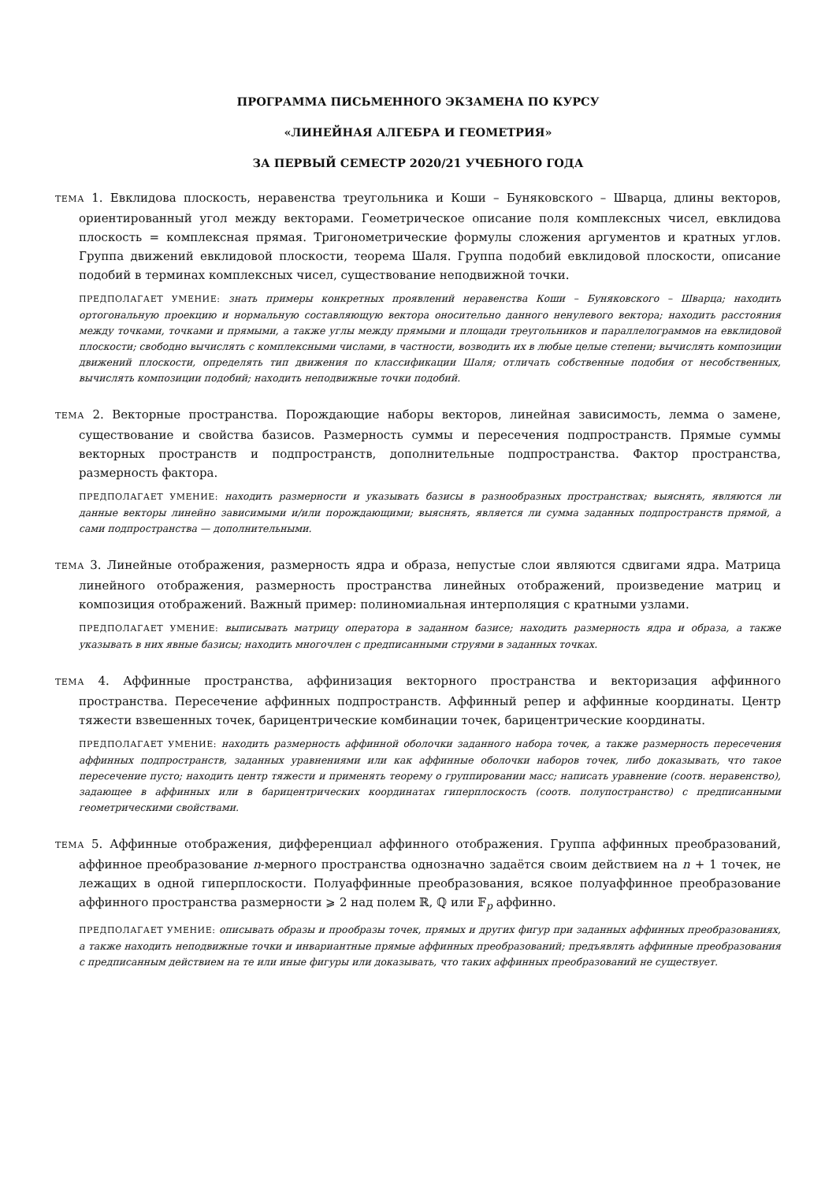ПРОГРАММА ПИСЬМЕННОГО ЭКЗАМЕНА ПО КУРСУ
«ЛИНЕЙНАЯ АЛГЕБРА И ГЕОМЕТРИЯ»
ЗА ПЕРВЫЙ СЕМЕСТР 2020/21 УЧЕБНОГО ГОДА
ТЕМА 1. Евклидова плоскость, неравенства треугольника и Коши – Буняковского – Шварца, длины векторов, ориентированный угол между векторами. Геометрическое описание поля комплексных чисел, евклидова плоскость = комплексная прямая. Тригонометрические формулы сложения аргументов и кратных углов. Группа движений евклидовой плоскости, теорема Шаля. Группа подобий евклидовой плоскости, описание подобий в терминах комплексных чисел, существование неподвижной точки.
ПРЕДПОЛАГАЕТ УМЕНИЕ: знать примеры конкретных проявлений неравенства Коши – Буняковского – Шварца; находить ортогональную проекцию и нормальную составляющую вектора оносительно данного ненулевого вектора; находить расстояния между точками, точками и прямыми, а также углы между прямыми и площади треугольников и параллелограммов на евклидовой плоскости; свободно вычислять с комплексными числами, в частности, возводить их в любые целые степени; вычислять композиции движений плоскости, определять тип движения по классификации Шаля; отличать собственные подобия от несобственных, вычислять композиции подобий; находить неподвижные точки подобий.
ТЕМА 2. Векторные пространства. Порождающие наборы векторов, линейная зависимость, лемма о замене, существование и свойства базисов. Размерность суммы и пересечения подпространств. Прямые суммы векторных пространств и подпространств, дополнительные подпространства. Фактор пространства, размерность фактора.
ПРЕДПОЛАГАЕТ УМЕНИЕ: находить размерности и указывать базисы в разнообразных пространствах; выяснять, являются ли данные векторы линейно зависимыми и/или порождающими; выяснять, является ли сумма заданных подпространств прямой, а сами подпространства — дополнительными.
ТЕМА 3. Линейные отображения, размерность ядра и образа, непустые слои являются сдвигами ядра. Матрица линейного отображения, размерность пространства линейных отображений, произведение матриц и композиция отображений. Важный пример: полиномиальная интерполяция с кратными узлами.
ПРЕДПОЛАГАЕТ УМЕНИЕ: выписывать матрицу оператора в заданном базисе; находить размерность ядра и образа, а также указывать в них явные базисы; находить многочлен с предписанными струями в заданных точках.
ТЕМА 4. Аффинные пространства, аффинизация векторного пространства и векторизация аффинного пространства. Пересечение аффинных подпространств. Аффинный репер и аффинные координаты. Центр тяжести взвешенных точек, барицентрические комбинации точек, барицентрические координаты.
ПРЕДПОЛАГАЕТ УМЕНИЕ: находить размерность аффинной оболочки заданного набора точек, а также размерность пересечения аффинных подпространств, заданных уравнениями или как аффинные оболочки наборов точек, либо доказывать, что такое пересечение пусто; находить центр тяжести и применять теорему о группировании масс; написать уравнение (соотв. неравенство), задающее в аффинных или в барицентрических координатах гиперплоскость (соотв. полупостранство) с предписанными геометрическими свойствами.
ТЕМА 5. Аффинные отображения, дифференциал аффинного отображения. Группа аффинных преобразований, аффинное преобразование n-мерного пространства однозначно задаётся своим действием на n + 1 точек, не лежащих в одной гиперплоскости. Полуаффинные преобразования, всякое полуаффинное преобразование аффинного пространства размерности ⩾ 2 над полем ℝ, ℚ или 𝔽<sub>p</sub> аффинно.
ПРЕДПОЛАГАЕТ УМЕНИЕ: описывать образы и прообразы точек, прямых и других фигур при заданных аффинных преобразованиях, а также находить неподвижные точки и инвариантные прямые аффинных преобразований; предъявлять аффинные преобразования с предписанным действием на те или иные фигуры или доказывать, что таких аффинных преобразований не существует.